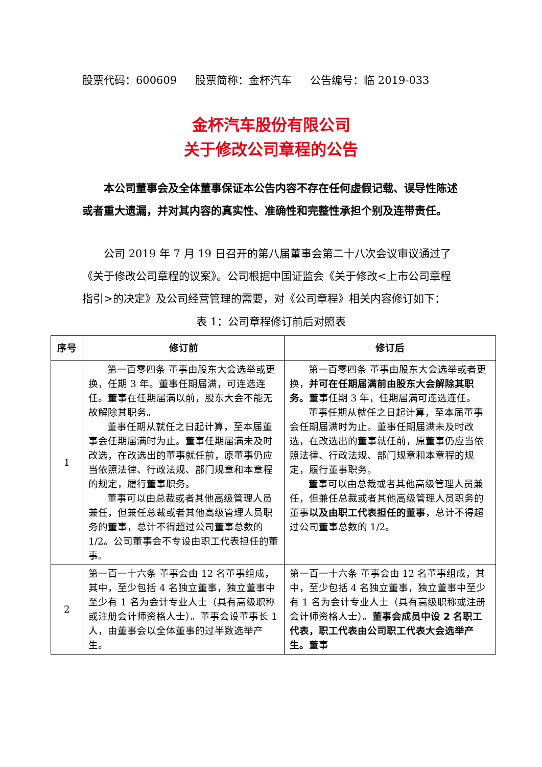股票代码：600609 股票简称：金杯汽车 公告编号：临 2019-033
金杯汽车股份有限公司
关于修改公司章程的公告
本公司董事会及全体董事保证本公告内容不存在任何虚假记载、误导性陈述或者重大遗漏，并对其内容的真实性、准确性和完整性承担个别及连带责任。
公司 2019 年 7 月 19 日召开的第八届董事会第二十八次会议审议通过了《关于修改公司章程的议案》。公司根据中国证监会《关于修改<上市公司章程指引>的决定》及公司经营管理的需要，对《公司章程》相关内容修订如下：
表 1：公司章程修订前后对照表
| 序号 | 修订前 | 修订后 |
| --- | --- | --- |
| 1 | 第一百零四条 董事由股东大会选举或更换，任期 3 年。董事任期届满，可连选连任。董事在任期届满以前，股东大会不能无故解除其职务。 董事任期从就任之日起计算，至本届董事会任期届满时为止。董事任期届满未及时改选，在改选出的董事就任前，原董事仍应当依照法律、行政法规、部门规章和本章程的规定，履行董事职务。 董事可以由总裁或者其他高级管理人员兼任，但兼任总裁或者其他高级管理人员职务的董事，总计不得超过公司董事总数的 1/2。公司董事会不专设由职工代表担任的董事。 | 第一百零四条 董事由股东大会选举或者更换， 并可在任期届满前由股东大会解除其职务。 董事任期 3 年，任期届满可连选连任。 董事任期从就任之日起计算，至本届董事会任期届满时为止。董事任期届满未及时改选，在改选出的董事就任前，原董事仍应当依照法律、行政法规、部门规章和本章程的规定，履行董事职务。 董事可以由总裁或者其他高级管理人员兼任，但兼任总裁或者其他高级管理人员职务的董事 以及由职工代表担任的董事 ，总计不得超过公司董事总数的 1/2。 |
| 2 | 第一百一十六条 董事会由 12 名董事组成，其中，至少包括 4 名独立董事，独立董事中至少有 1 名为会计专业人士（具有高级职称或注册会计师资格人士）。董事会设董事长 1 人，由董事会以全体董事的过半数选举产生。 | 第一百一十六条 董事会由 12 名董事组成，其中，至少包括 4 名独立董事，独立董事中至少有 1 名为会计专业人士（具有高级职称或注册会计师资格人士）。 董事会成员中设 2 名职工代表，职工代表由公司职工代表大会选举产生。 董事 |